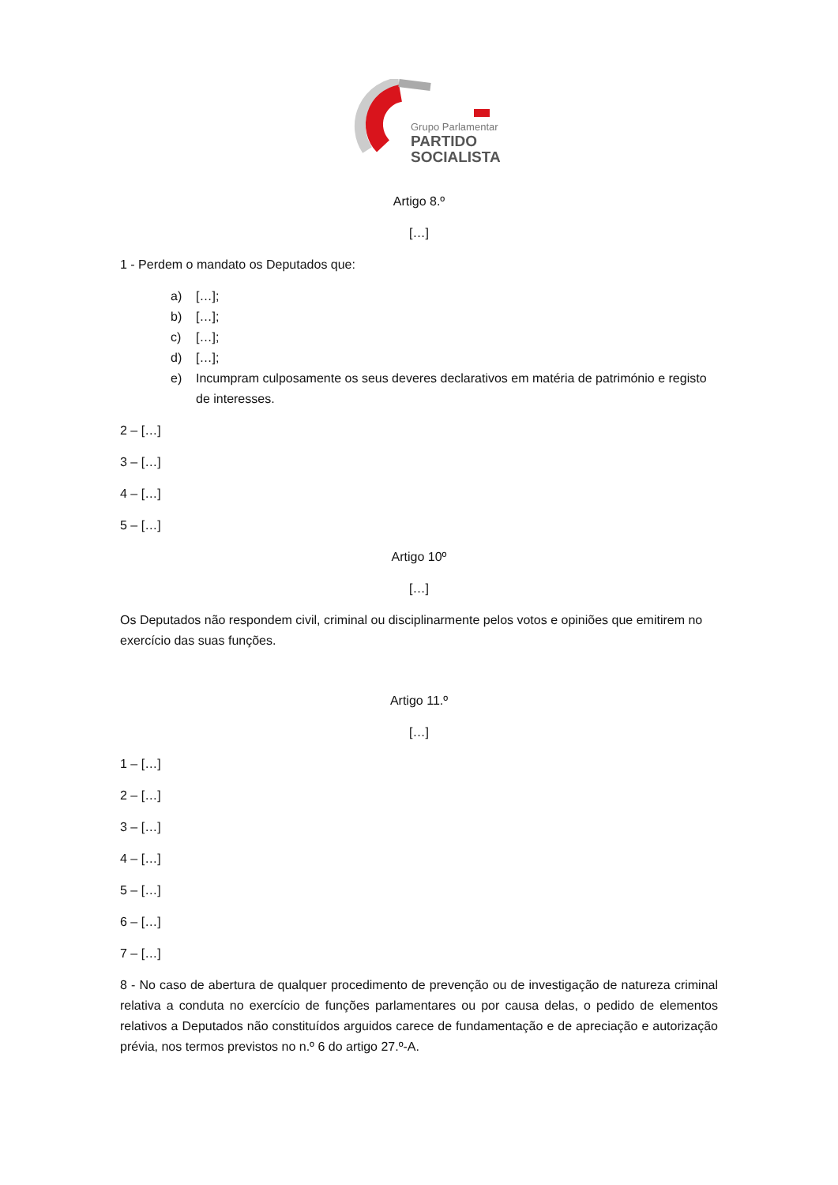Grupo Parlamentar
PARTIDO
SOCIALISTA
Artigo 8.º
[…]
1 - Perdem o mandato os Deputados que:
a) […];
b) […];
c) […];
d) […];
e) Incumpram culposamente os seus deveres declarativos em matéria de património e registo de interesses.
2 – […]
3 – […]
4 – […]
5 – […]
Artigo 10º
[…]
Os Deputados não respondem civil, criminal ou disciplinarmente pelos votos e opiniões que emitirem no exercício das suas funções.
Artigo 11.º
[…]
1 – […]
2 – […]
3 – […]
4 – […]
5 – […]
6 – […]
7 – […]
8 - No caso de abertura de qualquer procedimento de prevenção ou de investigação de natureza criminal relativa a conduta no exercício de funções parlamentares ou por causa delas, o pedido de elementos relativos a Deputados não constituídos arguidos carece de fundamentação e de apreciação e autorização prévia, nos termos previstos no n.º 6 do artigo 27.º-A.